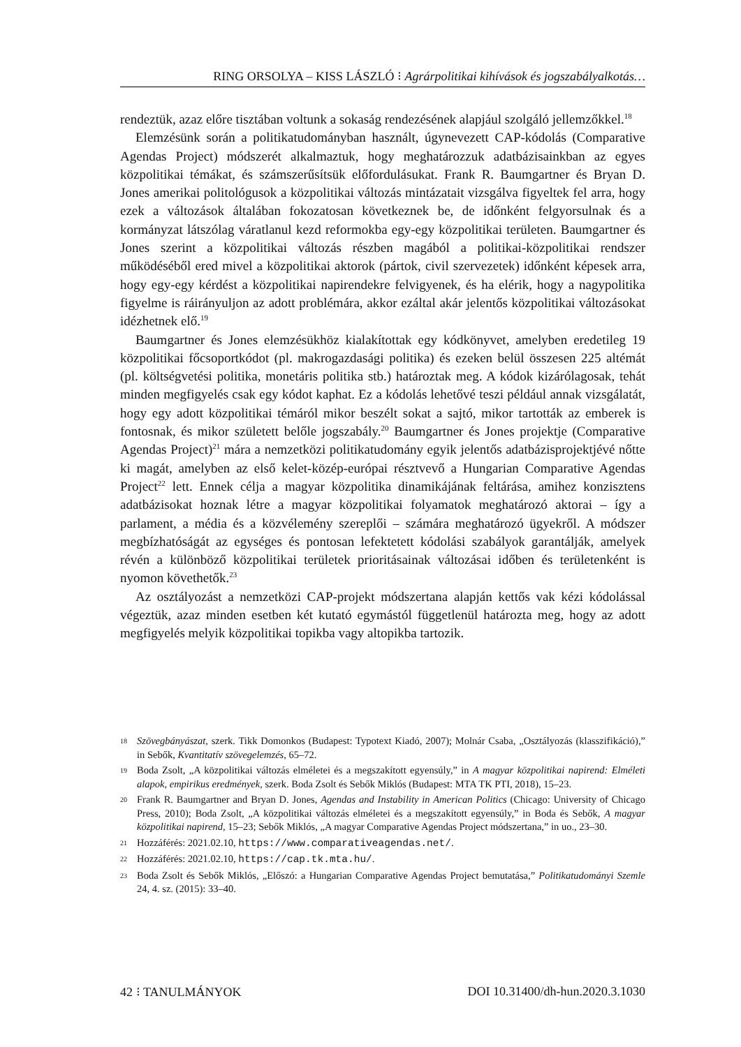RING ORSOLYA – KISS LÁSZLÓ ⁝ Agrárpolitikai kihívások és jogszabályalkotás…
rendeztük, azaz előre tisztában voltunk a sokaság rendezésének alapjául szolgáló jellemzőkkel.<sup>18</sup>
Elemzésünk során a politikatudományban használt, úgynevezett CAP-kódolás (Comparative Agendas Project) módszerét alkalmaztuk, hogy meghatározzuk adatbázisainkban az egyes közpolitikai témákat, és számszerűsítsük előfordulásukat. Frank R. Baumgartner és Bryan D. Jones amerikai politológusok a közpolitikai változás mintázatait vizsgálva figyeltek fel arra, hogy ezek a változások általában fokozatosan következnek be, de időnként felgyorsulnak és a kormányzat látszólag váratlanul kezd reformokba egy-egy közpolitikai területen. Baumgartner és Jones szerint a közpolitikai változás részben magából a politikai-közpolitikai rendszer működéséből ered mivel a közpolitikai aktorok (pártok, civil szervezetek) időnként képesek arra, hogy egy-egy kérdést a közpolitikai napirendekre felvigyenek, és ha elérik, hogy a nagypolitika figyelme is ráirányuljon az adott problémára, akkor ezáltal akár jelentős közpolitikai változásokat idézhetnek elő.<sup>19</sup>
Baumgartner és Jones elemzésükhöz kialakítottak egy kódkönyvet, amelyben eredetileg 19 közpolitikai főcsoportkódot (pl. makrogazdasági politika) és ezeken belül összesen 225 altémát (pl. költségvetési politika, monetáris politika stb.) határoztak meg. A kódok kizárólagosak, tehát minden megfigyelés csak egy kódot kaphat. Ez a kódolás lehetővé teszi például annak vizsgálatát, hogy egy adott közpolitikai témáról mikor beszélt sokat a sajtó, mikor tartották az emberek is fontosnak, és mikor született belőle jogszabály.<sup>20</sup> Baumgartner és Jones projektje (Comparative Agendas Project)<sup>21</sup> mára a nemzetközi politikatudomány egyik jelentős adatbázisprojektjévé nőtte ki magát, amelyben az első kelet-közép-európai résztvevő a Hungarian Comparative Agendas Project<sup>22</sup> lett. Ennek célja a magyar közpolitika dinamikájának feltárása, amihez konzisztens adatbázisokat hoznak létre a magyar közpolitikai folyamatok meghatározó aktorai – így a parlament, a média és a közvélemény szereplői – számára meghatározó ügyekről. A módszer megbízhatóságát az egységes és pontosan lefektetett kódolási szabályok garantálják, amelyek révén a különböző közpolitikai területek prioritásainak változásai időben és területenként is nyomon követhetők.<sup>23</sup>
Az osztályozást a nemzetközi CAP-projekt módszertana alapján kettős vak kézi kódolással végeztük, azaz minden esetben két kutató egymástól függetlenül határozta meg, hogy az adott megfigyelés melyik közpolitikai topikba vagy altopikba tartozik.
18 Szövegbányászat, szerk. Tikk Domonkos (Budapest: Typotext Kiadó, 2007); Molnár Csaba, „Osztályozás (klasszifikáció),” in Sebők, Kvantitatív szövegelemzés, 65–72.
19 Boda Zsolt, „A közpolitikai változás elméletei és a megszakított egyensúly,” in A magyar közpolitikai napirend: Elméleti alapok, empirikus eredmények, szerk. Boda Zsolt és Sebők Miklós (Budapest: MTA TK PTI, 2018), 15–23.
20 Frank R. Baumgartner and Bryan D. Jones, Agendas and Instability in American Politics (Chicago: University of Chicago Press, 2010); Boda Zsolt, „A közpolitikai változás elméletei és a megszakított egyensúly,” in Boda és Sebők, A magyar közpolitikai napirend, 15–23; Sebők Miklós, „A magyar Comparative Agendas Project módszertana,” in uo., 23–30.
21 Hozzáférés: 2021.02.10, https://www.comparativeagendas.net/.
22 Hozzáférés: 2021.02.10, https://cap.tk.mta.hu/.
23 Boda Zsolt és Sebők Miklós, „Előszó: a Hungarian Comparative Agendas Project bemutatása,” Politikatudományi Szemle 24, 4. sz. (2015): 33–40.
42 ⁝ TANULMÁNYOK DOI 10.31400/dh-hun.2020.3.1030